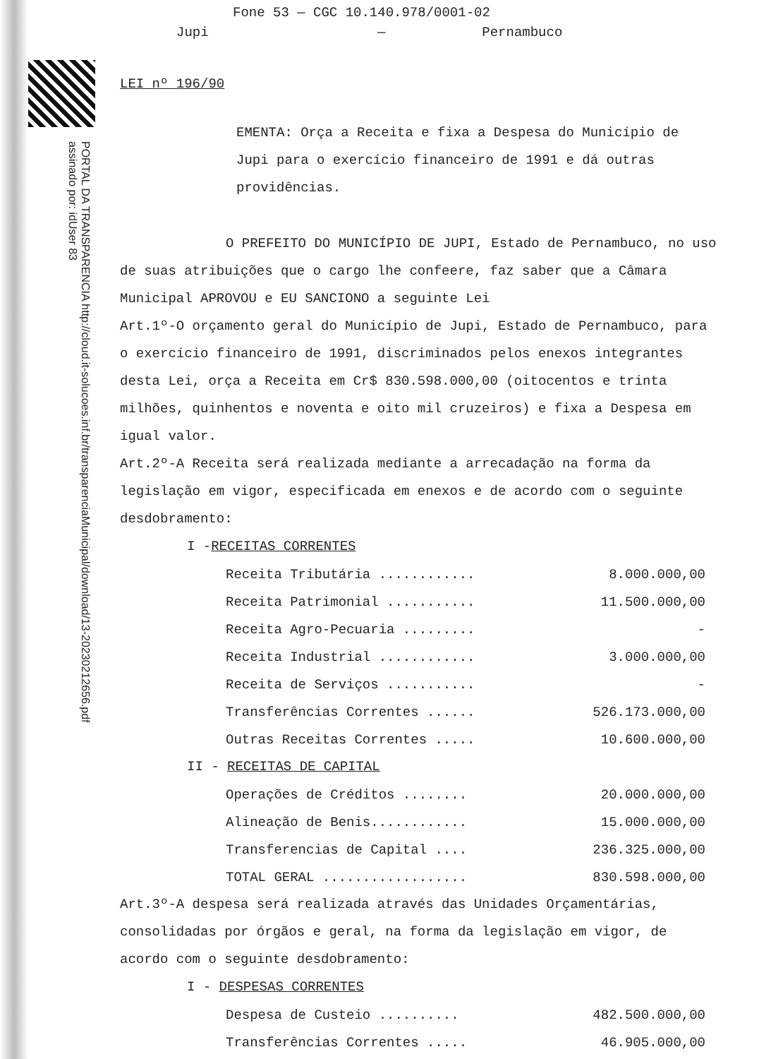PORTAL DA TRANSPARENCIA http://cloud.it-solucoes.inf.br/transparenciaMunicipal/download/13-20230212656.pdf assinado por: idUser 83
Fone 53 — CGC 10.140.978/0001-02
Jupi — Pernambuco
LEI nº 196/90
EMENTA: Orça a Receita e fixa a Despesa do Município de Jupi para o exercício financeiro de 1991 e dá outras providências.
O PREFEITO DO MUNICÍPIO DE JUPI, Estado de Pernambuco, no uso de suas atribuições que o cargo lhe confeere, faz saber que a Câmara Municipal APROVOU e EU SANCIONO a seguinte Lei
Art.1º-O orçamento geral do Município de Jupi, Estado de Pernambuco, para o exercício financeiro de 1991, discriminados pelos enexos integrantes desta Lei, orça a Receita em Cr$ 830.598.000,00 (oitocentos e trinta milhões, quinhentos e noventa e oito mil cruzeiros) e fixa a Despesa em igual valor.
Art.2º-A Receita será realizada mediante a arrecadação na forma da legislação em vigor, especificada em enexos e de acordo com o seguinte desdobramento:
I -RECEITAS CORRENTES
| Receita Tributária ............ | 8.000.000,00 |
| Receita Patrimonial ........... | 11.500.000,00 |
| Receita Agro-Pecuaria ......... | - |
| Receita Industrial ............ | 3.000.000,00 |
| Receita de Serviços ........... | - |
| Transferências Correntes ...... | 526.173.000,00 |
| Outras Receitas Correntes ..... | 10.600.000,00 |
II - RECEITAS DE CAPITAL
| Operações de Créditos ........ | 20.000.000,00 |
| Alineação de Benis............ | 15.000.000,00 |
| Transferencias de Capital .... | 236.325.000,00 |
| TOTAL GERAL .................. | 830.598.000,00 |
Art.3º-A despesa será realizada através das Unidades Orçamentárias, consolidadas por órgãos e geral, na forma da legislação em vigor, de acordo com o seguinte desdobramento:
I - DESPESAS CORRENTES
| Despesa de Custeio .......... | 482.500.000,00 |
| Transferências Correntes ..... | 46.905.000,00 |